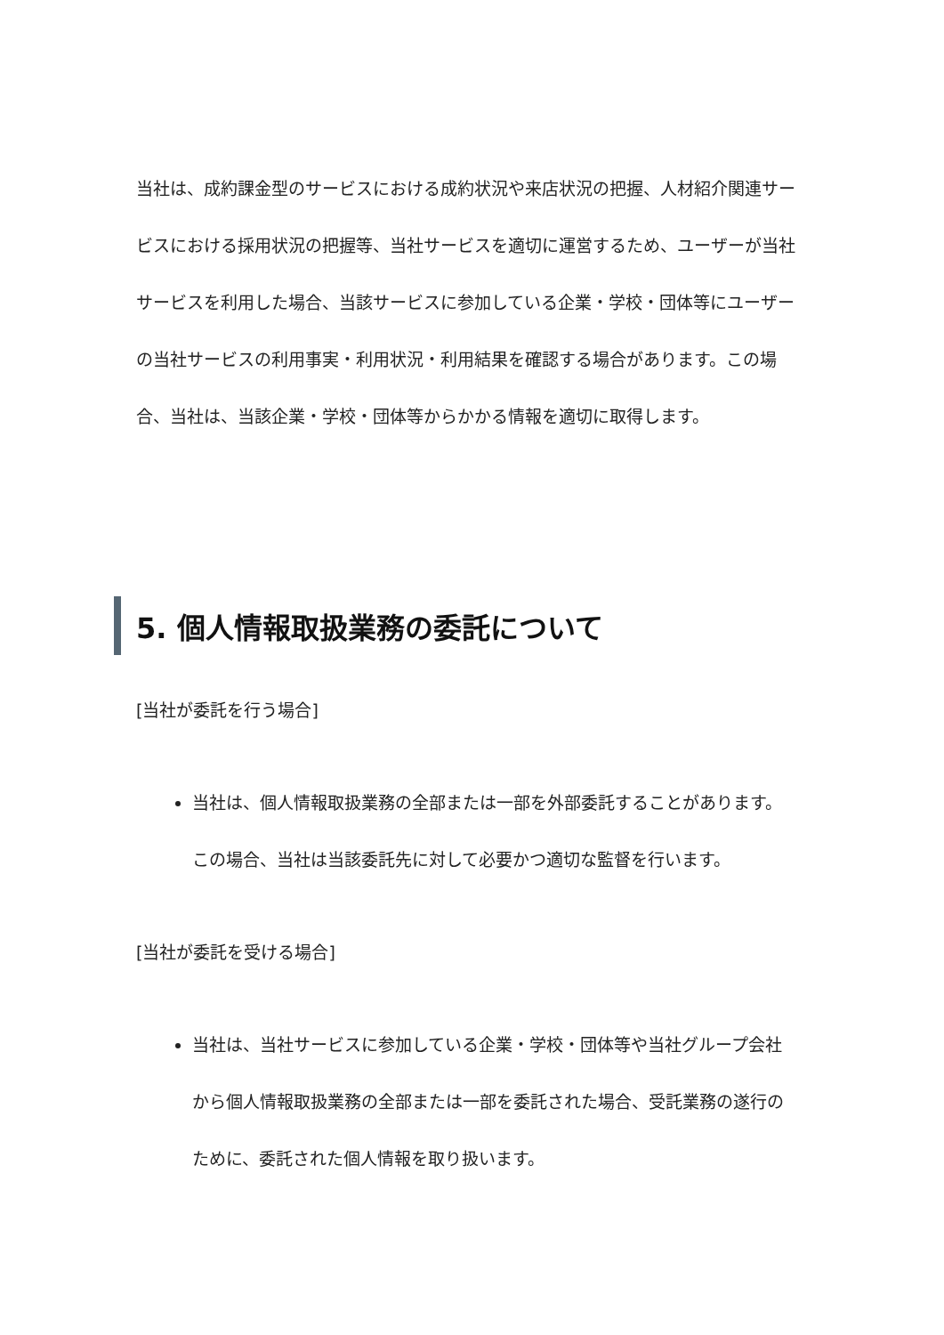当社は、成約課金型のサービスにおける成約状況や来店状況の把握、人材紹介関連サービスにおける採用状況の把握等、当社サービスを適切に運営するため、ユーザーが当社サービスを利用した場合、当該サービスに参加している企業・学校・団体等にユーザーの当社サービスの利用事実・利用状況・利用結果を確認する場合があります。この場合、当社は、当該企業・学校・団体等からかかる情報を適切に取得します。
5. 個人情報取扱業務の委託について
[当社が委託を行う場合]
当社は、個人情報取扱業務の全部または一部を外部委託することがあります。この場合、当社は当該委託先に対して必要かつ適切な監督を行います。
[当社が委託を受ける場合]
当社は、当社サービスに参加している企業・学校・団体等や当社グループ会社から個人情報取扱業務の全部または一部を委託された場合、受託業務の遂行のために、委託された個人情報を取り扱います。